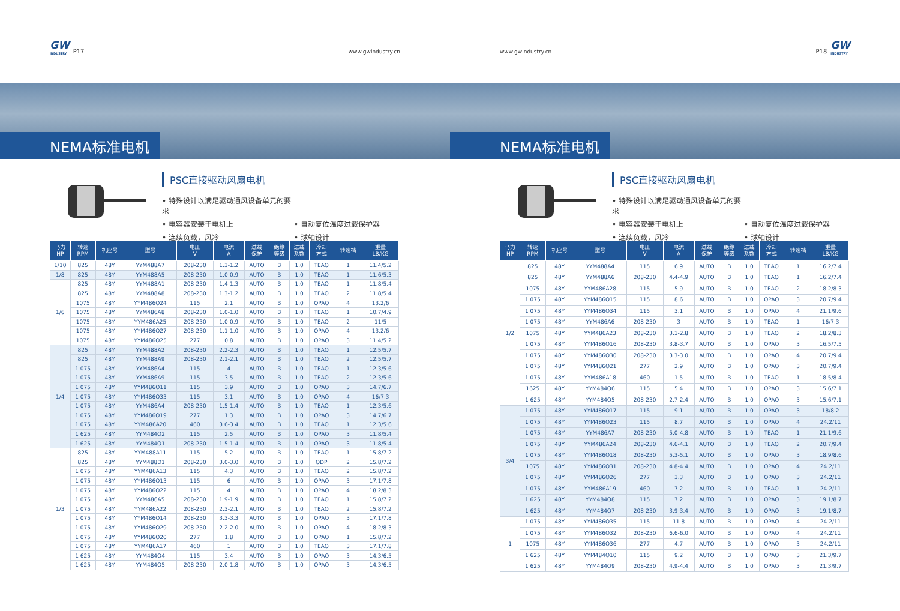GW
INDUSTRY
P17 www.gwindustry.cn
NEMA标准电机
PSC直接驱动风扇电机
• 特殊设计以满足驱动通风设备单元的要求 • 电容器安装于电机上 • 自动复位温度过载保护器 • 连续负载，风冷 • 球轴设计
| 马力 HP | 转速 RPM | 机座号 | 型号 | 电压 V | 电流 A | 过载 保护 | 绝缘 等级 | 过载 系数 | 冷却 方式 | 转速档 | 重量 LB/KG |
| --- | --- | --- | --- | --- | --- | --- | --- | --- | --- | --- | --- |
| 1/10 | 825 | 48Y | YYM488A7 | 208-230 | 1.3-1.2 | AUTO | B | 1.0 | TEAO | 1 | 11.4/5.2 |
| 1/8 | 825 | 48Y | YYM488A5 | 208-230 | 1.0-0.9 | AUTO | B | 1.0 | TEAO | 1 | 11.6/5.3 |
| 1/6 | 825 | 48Y | YYM488A1 | 208-230 | 1.4-1.3 | AUTO | B | 1.0 | TEAO | 1 | 11.8/5.4 |
| | 825 | 48Y | YYM488A8 | 208-230 | 1.3-1.2 | AUTO | B | 1.0 | TEAO | 2 | 11.8/5.4 |
| | 1075 | 48Y | YYM486O24 | 115 | 2.1 | AUTO | B | 1.0 | OPAO | 4 | 13.2/6 |
| | 1075 | 48Y | YYM486A8 | 208-230 | 1.0-1.0 | AUTO | B | 1.0 | TEAO | 1 | 10.7/4.9 |
| | 1075 | 48Y | YYM486A25 | 208-230 | 1.0-0.9 | AUTO | B | 1.0 | TEAO | 2 | 11/5 |
| | 1075 | 48Y | YYM486O27 | 208-230 | 1.1-1.0 | AUTO | B | 1.0 | OPAO | 4 | 13.2/6 |
| | 1075 | 48Y | YYM486O25 | 277 | 0.8 | AUTO | B | 1.0 | OPAO | 3 | 11.4/5.2 |
| 1/4 | 825 | 48Y | YYM488A2 | 208-230 | 2.2-2.3 | AUTO | B | 1.0 | TEAO | 1 | 12.5/5.7 |
| | 825 | 48Y | YYM488A9 | 208-230 | 2.1-2.1 | AUTO | B | 1.0 | TEAO | 2 | 12.5/5.7 |
| | 1 075 | 48Y | YYM486A4 | 115 | 4 | AUTO | B | 1.0 | TEAO | 1 | 12.3/5.6 |
| | 1 075 | 48Y | YYM486A9 | 115 | 3.5 | AUTO | B | 1.0 | TEAO | 2 | 12.3/5.6 |
| | 1 075 | 48Y | YYM486O11 | 115 | 3.9 | AUTO | B | 1.0 | OPAO | 3 | 14.7/6.7 |
| | 1 075 | 48Y | YYM486O33 | 115 | 3.1 | AUTO | B | 1.0 | OPAO | 4 | 16/7.3 |
| | 1 075 | 48Y | YYM486A4 | 208-230 | 1.5-1.4 | AUTO | B | 1.0 | TEAO | 1 | 12.3/5.6 |
| | 1 075 | 48Y | YYM486O19 | 277 | 1.3 | AUTO | B | 1.0 | OPAO | 3 | 14.7/6.7 |
| | 1 075 | 48Y | YYM486A20 | 460 | 3.6-3.4 | AUTO | B | 1.0 | TEAO | 1 | 12.3/5.6 |
| | 1 625 | 48Y | YYM484O2 | 115 | 2.5 | AUTO | B | 1.0 | OPAO | 3 | 11.8/5.4 |
| | 1 625 | 48Y | YYM484O1 | 208-230 | 1.5-1.4 | AUTO | B | 1.0 | OPAO | 3 | 11.8/5.4 |
| 1/3 | 825 | 48Y | YYM488A11 | 115 | 5.2 | AUTO | B | 1.0 | TEAO | 1 | 15.8/7.2 |
| | 825 | 48Y | YYM488D1 | 208-230 | 3.0-3.0 | AUTO | B | 1.0 | ODP | 2 | 15.8/7.2 |
| | 1 075 | 48Y | YYM486A13 | 115 | 4.3 | AUTO | B | 1.0 | TEAO | 2 | 15.8/7.2 |
| | 1 075 | 48Y | YYM486O13 | 115 | 6 | AUTO | B | 1.0 | OPAO | 3 | 17.1/7.8 |
| | 1 075 | 48Y | YYM486O22 | 115 | 4 | AUTO | B | 1.0 | OPAO | 4 | 18.2/8.3 |
| | 1 075 | 48Y | YYM486A5 | 208-230 | 1.9-1.9 | AUTO | B | 1.0 | TEAO | 1 | 15.8/7.2 |
| | 1 075 | 48Y | YYM486A22 | 208-230 | 2.3-2.1 | AUTO | B | 1.0 | TEAO | 2 | 15.8/7.2 |
| | 1 075 | 48Y | YYM486O14 | 208-230 | 3.3-3.3 | AUTO | B | 1.0 | OPAO | 3 | 17.1/7.8 |
| | 1 075 | 48Y | YYM486O29 | 208-230 | 2.2-2.0 | AUTO | B | 1.0 | OPAO | 4 | 18.2/8.3 |
| | 1 075 | 48Y | YYM486O20 | 277 | 1.8 | AUTO | B | 1.0 | OPAO | 1 | 15.8/7.2 |
| | 1 075 | 48Y | YYM486A17 | 460 | 1 | AUTO | B | 1.0 | TEAO | 3 | 17.1/7.8 |
| | 1 625 | 48Y | YYM484O4 | 115 | 3.4 | AUTO | B | 1.0 | OPAO | 3 | 14.3/6.5 |
| | 1 625 | 48Y | YYM484O5 | 208-230 | 2.0-1.8 | AUTO | B | 1.0 | OPAO | 3 | 14.3/6.5 |
www.gwindustry.cn P18
GW
INDUSTRY
NEMA标准电机
PSC直接驱动风扇电机
• 特殊设计以满足驱动通风设备单元的要求 • 电容器安装于电机上 • 自动复位温度过载保护器 • 连续负载，风冷 • 球轴设计
| 马力 HP | 转速 RPM | 机座号 | 型号 | 电压 V | 电流 A | 过载 保护 | 绝缘 等级 | 过载 系数 | 冷却 方式 | 转速档 | 重量 LB/KG |
| --- | --- | --- | --- | --- | --- | --- | --- | --- | --- | --- | --- |
| 1/2 | 825 | 48Y | YYM488A4 | 115 | 6.9 | AUTO | B | 1.0 | TEAO | 1 | 16.2/7.4 |
| | 825 | 48Y | YYM488A6 | 208-230 | 4.4-4.9 | AUTO | B | 1.0 | TEAO | 1 | 16.2/7.4 |
| | 1075 | 48Y | YYM486A28 | 115 | 5.9 | AUTO | B | 1.0 | TEAO | 2 | 18.2/8.3 |
| | 1 075 | 48Y | YYM486O15 | 115 | 8.6 | AUTO | B | 1.0 | OPAO | 3 | 20.7/9.4 |
| | 1 075 | 48Y | YYM486O34 | 115 | 3.1 | AUTO | B | 1.0 | OPAO | 4 | 21.1/9.6 |
| | 1 075 | 48Y | YYM486A6 | 208-230 | 3 | AUTO | B | 1.0 | TEAO | 1 | 16/7.3 |
| | 1075 | 48Y | YYM486A23 | 208-230 | 3.1-2.8 | AUTO | B | 1.0 | TEAO | 2 | 18.2/8.3 |
| | 1 075 | 48Y | YYM486O16 | 208-230 | 3.8-3.7 | AUTO | B | 1.0 | OPAO | 3 | 16.5/7.5 |
| | 1 075 | 48Y | YYM486O30 | 208-230 | 3.3-3.0 | AUTO | B | 1.0 | OPAO | 4 | 20.7/9.4 |
| | 1 075 | 48Y | YYM486O21 | 277 | 2.9 | AUTO | B | 1.0 | OPAO | 3 | 20.7/9.4 |
| | 1 075 | 48Y | YYM486A18 | 460 | 1.5 | AUTO | B | 1.0 | TEAO | 1 | 18.5/8.4 |
| | 1625 | 48Y | YYM484O6 | 115 | 5.4 | AUTO | B | 1.0 | OPAO | 3 | 15.6/7.1 |
| | 1 625 | 48Y | YYM484O5 | 208-230 | 2.7-2.4 | AUTO | B | 1.0 | OPAO | 3 | 15.6/7.1 |
| 3/4 | 1 075 | 48Y | YYM486O17 | 115 | 9.1 | AUTO | B | 1.0 | OPAO | 3 | 18/8.2 |
| | 1 075 | 48Y | YYM486O23 | 115 | 8.7 | AUTO | B | 1.0 | OPAO | 4 | 24.2/11 |
| | 1 075 | 48Y | YYM486A7 | 208-230 | 5.0-4.8 | AUTO | B | 1.0 | TEAO | 1 | 21.1/9.6 |
| | 1 075 | 48Y | YYM486A24 | 208-230 | 4.6-4.1 | AUTO | B | 1.0 | TEAO | 2 | 20.7/9.4 |
| | 1 075 | 48Y | YYM486O18 | 208-230 | 5.3-5.1 | AUTO | B | 1.0 | OPAO | 3 | 18.9/8.6 |
| | 1075 | 48Y | YYM486O31 | 208-230 | 4.8-4.4 | AUTO | B | 1.0 | OPAO | 4 | 24.2/11 |
| | 1 075 | 48Y | YYM486O26 | 277 | 3.3 | AUTO | B | 1.0 | OPAO | 3 | 24.2/11 |
| | 1 075 | 48Y | YYM486A19 | 460 | 7.2 | AUTO | B | 1.0 | TEAO | 1 | 24.2/11 |
| | 1 625 | 48Y | YYM484O8 | 115 | 7.2 | AUTO | B | 1.0 | OPAO | 3 | 19.1/8.7 |
| | 1 625 | 48Y | YYM484O7 | 208-230 | 3.9-3.4 | AUTO | B | 1.0 | OPAO | 3 | 19.1/8.7 |
| 1 | 1 075 | 48Y | YYM486O35 | 115 | 11.8 | AUTO | B | 1.0 | OPAO | 4 | 24.2/11 |
| | 1 075 | 48Y | YYM486O32 | 208-230 | 6.6-6.0 | AUTO | B | 1.0 | OPAO | 4 | 24.2/11 |
| | 1075 | 48Y | YYM486O36 | 277 | 4.7 | AUTO | B | 1.0 | OPAO | 3 | 24.2/11 |
| | 1 625 | 48Y | YYM484O10 | 115 | 9.2 | AUTO | B | 1.0 | OPAO | 3 | 21.3/9.7 |
| | 1 625 | 48Y | YYM484O9 | 208-230 | 4.9-4.4 | AUTO | B | 1.0 | OPAO | 3 | 21.3/9.7 |